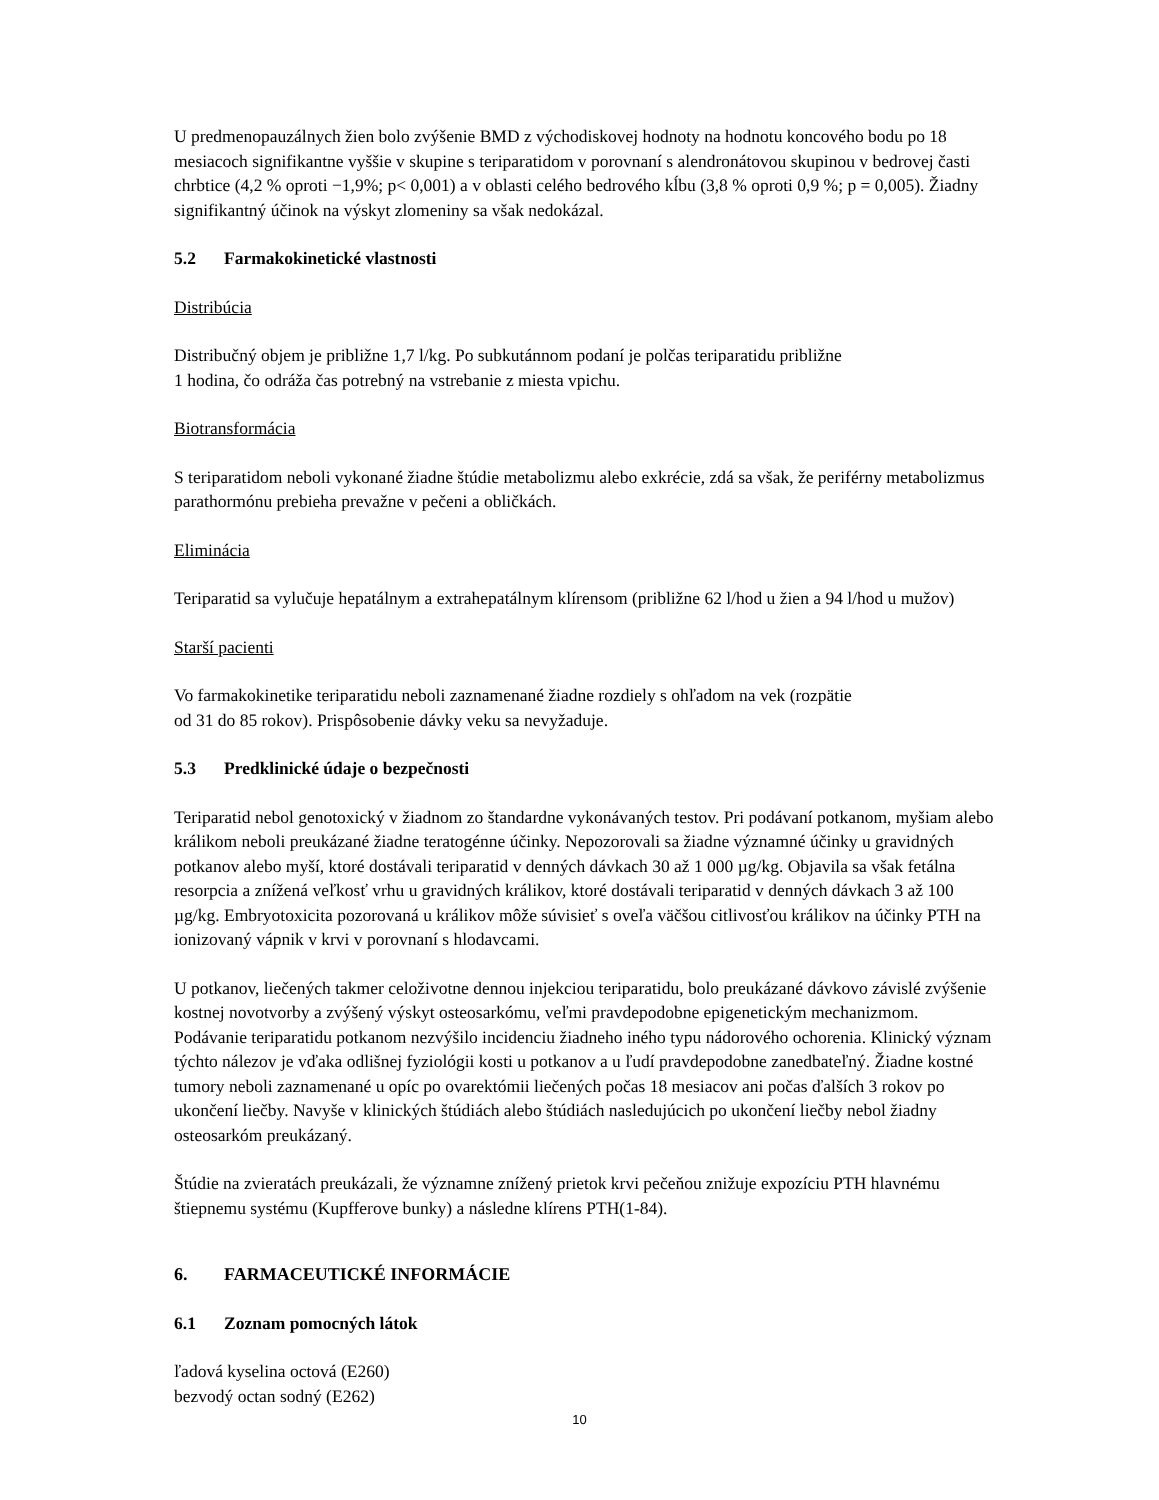U predmenopauzálnych žien bolo zvýšenie BMD z východiskovej hodnoty na hodnotu koncového bodu po 18 mesiacoch signifikantne vyššie v skupine s teriparatidom v porovnaní s alendronátovou skupinou v bedrovej časti chrbtice (4,2 % oproti −1,9%; p< 0,001) a v oblasti celého bedrového kĺbu (3,8 % oproti 0,9 %; p = 0,005). Žiadny signifikantný účinok na výskyt zlomeniny sa však nedokázal.
5.2 Farmakokinetické vlastnosti
Distribúcia
Distribučný objem je približne 1,7 l/kg. Po subkutánnom podaní je polčas teriparatidu približne
1 hodina, čo odráža čas potrebný na vstrebanie z miesta vpichu.
Biotransformácia
S teriparatidom neboli vykonané žiadne štúdie metabolizmu alebo exkrécie, zdá sa však, že periférny metabolizmus parathormónu prebieha prevažne v pečeni a obličkách.
Eliminácia
Teriparatid sa vylučuje hepatálnym a extrahepatálnym klírensom (približne 62 l/hod u žien a 94 l/hod u mužov)
Starší pacienti
Vo farmakokinetike teriparatidu neboli zaznamenané žiadne rozdiely s ohľadom na vek (rozpätie
od 31 do 85 rokov). Prispôsobenie dávky veku sa nevyžaduje.
5.3 Predklinické údaje o bezpečnosti
Teriparatid nebol genotoxický v žiadnom zo štandardne vykonávaných testov. Pri podávaní potkanom, myšiam alebo králikom neboli preukázané žiadne teratogénne účinky. Nepozorovali sa žiadne významné účinky u gravidných potkanov alebo myší, ktoré dostávali teriparatid v denných dávkach 30 až 1 000 µg/kg. Objavila sa však fetálna resorpcia a znížená veľkosť vrhu u gravidných králikov, ktoré dostávali teriparatid v denných dávkach 3 až 100 µg/kg. Embryotoxicita pozorovaná u králikov môže súvisieť s oveľa väčšou citlivosťou králikov na účinky PTH na ionizovaný vápnik v krvi v porovnaní s hlodavcami.
U potkanov, liečených takmer celoživotne dennou injekciou teriparatidu, bolo preukázané dávkovo závislé zvýšenie kostnej novotvorby a zvýšený výskyt osteosarkómu, veľmi pravdepodobne epigenetickým mechanizmom. Podávanie teriparatidu potkanom nezvýšilo incidenciu žiadneho iného typu nádorového ochorenia. Klinický význam týchto nálezov je vďaka odlišnej fyziológii kosti u potkanov a u ľudí pravdepodobne zanedbateľný. Žiadne kostné tumory neboli zaznamenané u opíc po ovarektómii liečených počas 18 mesiacov ani počas ďalších 3 rokov po ukončení liečby. Navyše v klinických štúdiách alebo štúdiách nasledujúcich po ukončení liečby nebol žiadny osteosarkóm preukázaný.
Štúdie na zvieratách preukázali, že významne znížený prietok krvi pečeňou znižuje expozíciu PTH hlavnému štiepnemu systému (Kupfferove bunky) a následne klírens PTH(1-84).
6. FARMACEUTICKÉ INFORMÁCIE
6.1 Zoznam pomocných látok
ľadová kyselina octová (E260)
bezvodý octan sodný (E262)
10